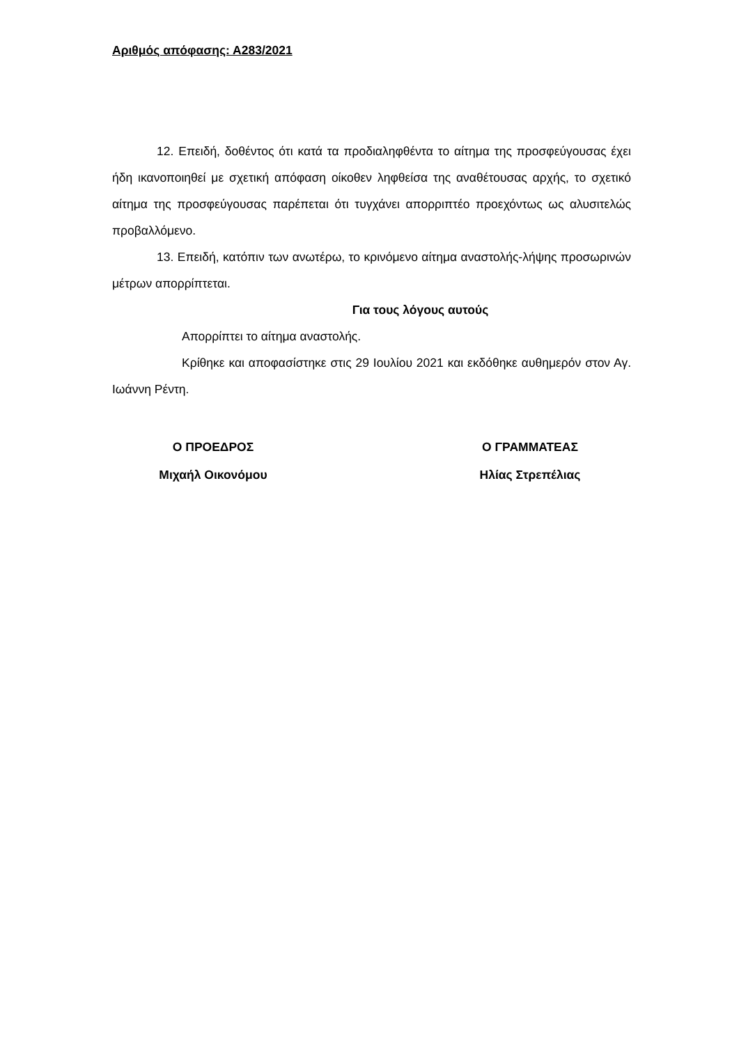Αριθμός απόφασης: Α283/2021
12. Επειδή, δοθέντος ότι κατά τα προδιαληφθέντα το αίτημα της προσφεύγουσας έχει ήδη ικανοποιηθεί με σχετική απόφαση οίκοθεν ληφθείσα της αναθέτουσας αρχής, το σχετικό αίτημα της προσφεύγουσας παρέπεται ότι τυγχάνει απορριπτέο προεχόντως ως αλυσιτελώς προβαλλόμενο.
13. Επειδή, κατόπιν των ανωτέρω, το κρινόμενο αίτημα αναστολής-λήψης προσωρινών μέτρων απορρίπτεται.
Για τους λόγους αυτούς
Απορρίπτει το αίτημα αναστολής.
Κρίθηκε και αποφασίστηκε στις 29 Ιουλίου 2021 και εκδόθηκε αυθημερόν στον Αγ. Ιωάννη Ρέντη.
Ο ΠΡΟΕΔΡΟΣ
Μιχαήλ Οικονόμου
Ο ΓΡΑΜΜΑΤΕΑΣ
Ηλίας Στρεπέλιας